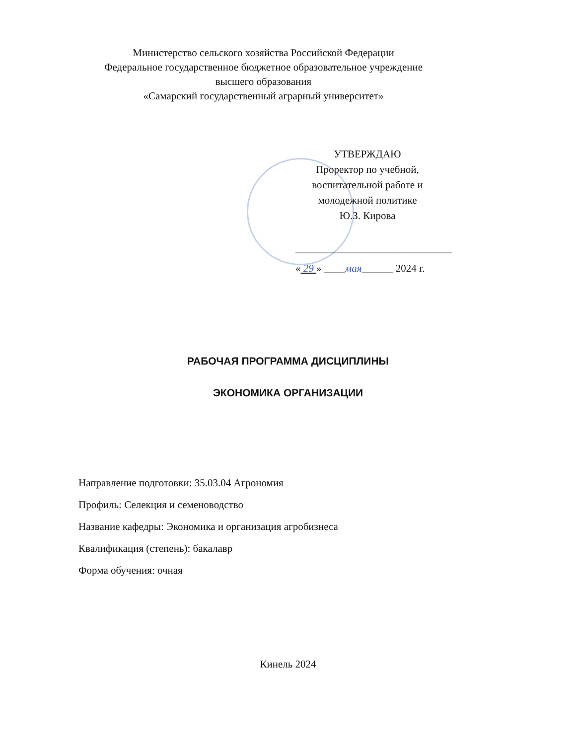Министерство сельского хозяйства Российской Федерации
Федеральное государственное бюджетное образовательное учреждение
высшего образования
«Самарский государственный аграрный университет»
УТВЕРЖДАЮ
Проректор по учебной,
воспитательной работе и
молодежной политике
Ю.З. Кирова
______________________________
« 29 » ____мая______ 2024 г.
РАБОЧАЯ ПРОГРАММА ДИСЦИПЛИНЫ
ЭКОНОМИКА ОРГАНИЗАЦИИ
Направление подготовки: 35.03.04 Агрономия
Профиль: Селекция и семеноводство
Название кафедры: Экономика и организация агробизнеса
Квалификация (степень): бакалавр
Форма обучения: очная
Кинель 2024